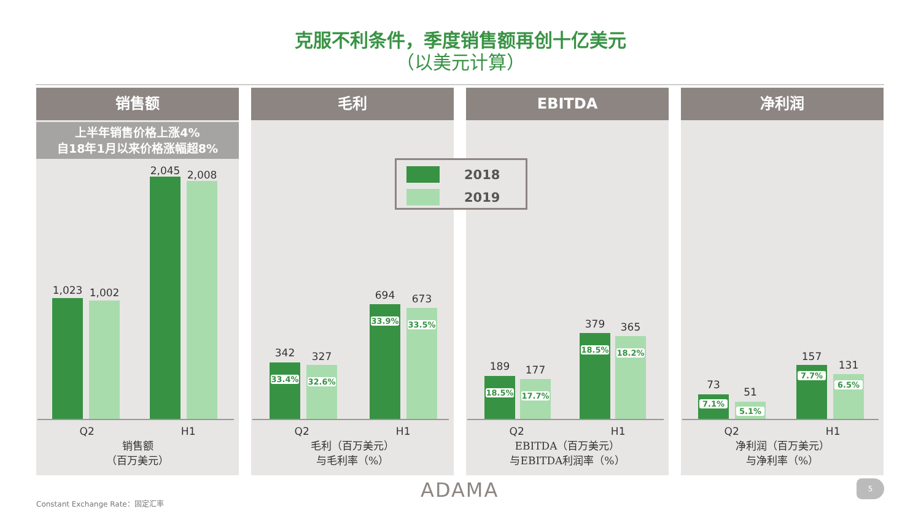克服不利条件，季度销售额再创十亿美元
（以美元计算）
销售额
上半年销售价格上涨4%
自18年1月以来价格涨幅超8%
1,023 1,002
2,045 2,008
Q2 H1
销售额
（百万美元）
毛利
33.4%
342
32.6%
327
33.9%
694
33.5%
673
Q2 H1
毛利（百万美元）
与毛利率（%）
EBITDA
18.5%
189
17.7%
177
18.5%
379
18.2%
365
Q2 H1
EBITDA（百万美元）
与EBITDA利润率（%）
净利润
7.1%
73
5.1%
51
7.7%
157
6.5%
131
Q2 H1
净利润（百万美元）
与净利率（%）
2018
2019
ADAMA 5
Constant Exchange Rate：固定汇率